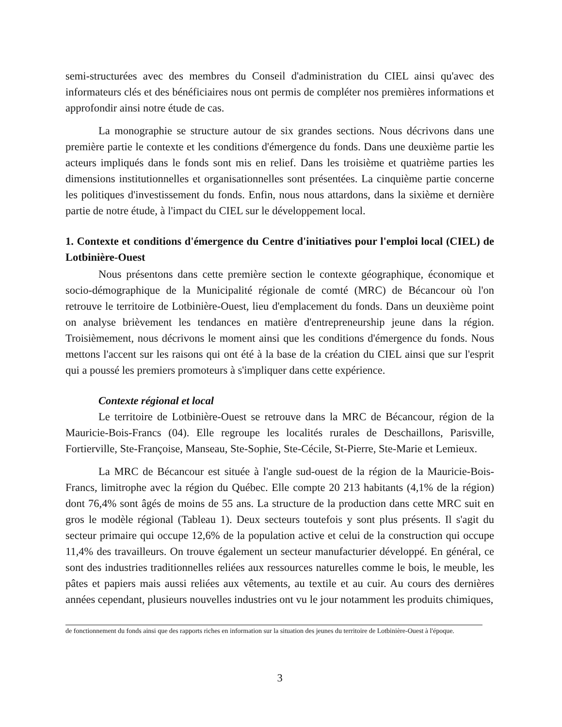semi-structurées avec des membres du Conseil d'administration du CIEL ainsi qu'avec des informateurs clés et des bénéficiaires nous ont permis de compléter nos premières informations et approfondir ainsi notre étude de cas.
La monographie se structure autour de six grandes sections. Nous décrivons dans une première partie le contexte et les conditions d'émergence du fonds. Dans une deuxième partie les acteurs impliqués dans le fonds sont mis en relief. Dans les troisième et quatrième parties les dimensions institutionnelles et organisationnelles sont présentées. La cinquième partie concerne les politiques d'investissement du fonds. Enfin, nous nous attardons, dans la sixième et dernière partie de notre étude, à l'impact du CIEL sur le développement local.
1. Contexte et conditions d'émergence du Centre d'initiatives pour l'emploi local (CIEL) de Lotbinière-Ouest
Nous présentons dans cette première section le contexte géographique, économique et socio-démographique de la Municipalité régionale de comté (MRC) de Bécancour où l'on retrouve le territoire de Lotbinière-Ouest, lieu d'emplacement du fonds. Dans un deuxième point on analyse brièvement les tendances en matière d'entrepreneurship jeune dans la région. Troisièmement, nous décrivons le moment ainsi que les conditions d'émergence du fonds. Nous mettons l'accent sur les raisons qui ont été à la base de la création du CIEL ainsi que sur l'esprit qui a poussé les premiers promoteurs à s'impliquer dans cette expérience.
Contexte régional et local
Le territoire de Lotbinière-Ouest se retrouve dans la MRC de Bécancour, région de la Mauricie-Bois-Francs (04). Elle regroupe les localités rurales de Deschaillons, Parisville, Fortierville, Ste-Françoise, Manseau, Ste-Sophie, Ste-Cécile, St-Pierre, Ste-Marie et Lemieux.
La MRC de Bécancour est située à l'angle sud-ouest de la région de la Mauricie-Bois-Francs, limitrophe avec la région du Québec. Elle compte 20 213 habitants (4,1% de la région) dont 76,4% sont âgés de moins de 55 ans. La structure de la production dans cette MRC suit en gros le modèle régional (Tableau 1). Deux secteurs toutefois y sont plus présents. Il s'agit du secteur primaire qui occupe 12,6% de la population active et celui de la construction qui occupe 11,4% des travailleurs. On trouve également un secteur manufacturier développé. En général, ce sont des industries traditionnelles reliées aux ressources naturelles comme le bois, le meuble, les pâtes et papiers mais aussi reliées aux vêtements, au textile et au cuir. Au cours des dernières années cependant, plusieurs nouvelles industries ont vu le jour notamment les produits chimiques,
de fonctionnement du fonds ainsi que des rapports riches en information sur la situation des jeunes du territoire de Lotbinière-Ouest à l'époque.
3